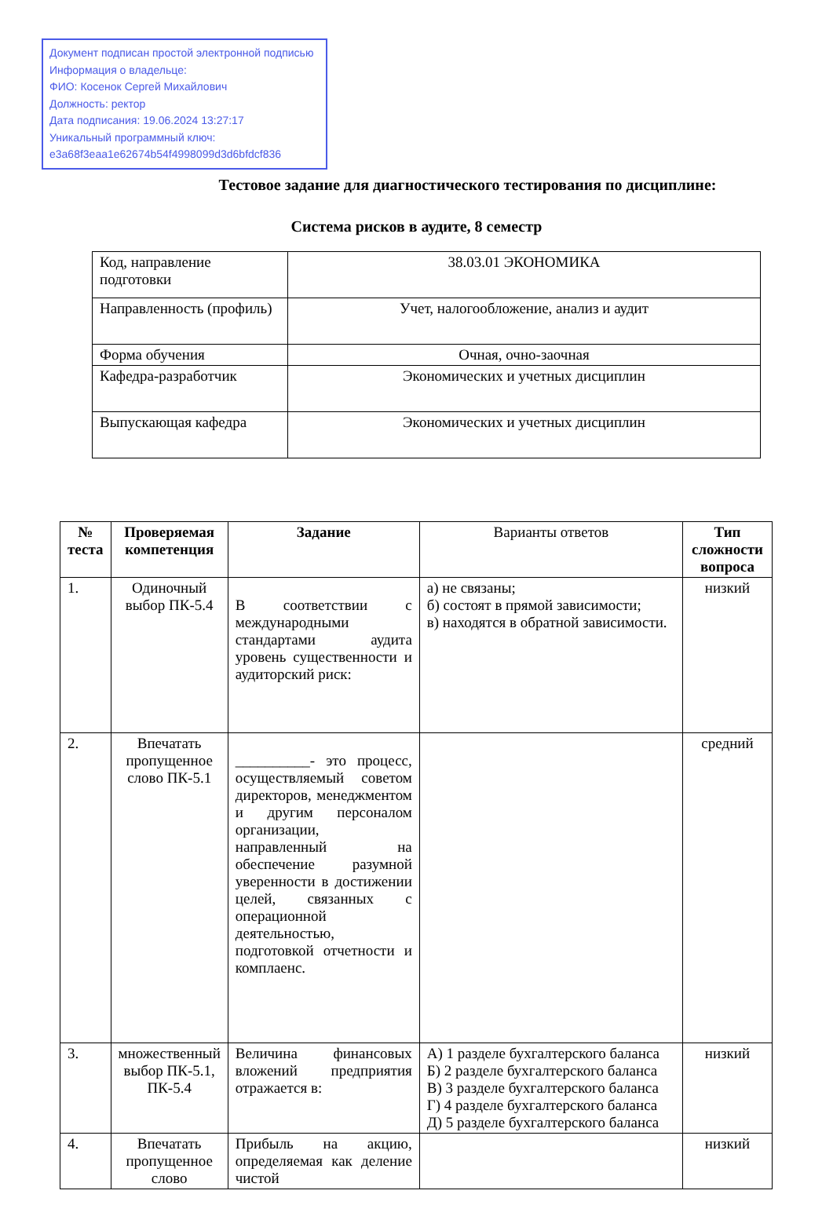Документ подписан простой электронной подписью
Информация о владельце:
ФИО: Косенок Сергей Михайлович
Должность: ректор
Дата подписания: 19.06.2024 13:27:17
Уникальный программный ключ:
e3a68f3eaa1e62674b54f4998099d3d6bfdcf836
Тестовое задание для диагностического тестирования по дисциплине:
Система рисков в аудите, 8 семестр
| Код, направление подготовки | 38.03.01 ЭКОНОМИКА |
| Направленность (профиль) | Учет, налогообложение, анализ и аудит |
| Форма обучения | Очная, очно-заочная |
| Кафедра-разработчик | Экономических и учетных дисциплин |
| Выпускающая кафедра | Экономических и учетных дисциплин |
| № теста | Проверяемая компетенция | Задание | Варианты ответов | Тип сложности вопроса |
| --- | --- | --- | --- | --- |
| 1. | Одиночный выбор ПК-5.4 | В соответствии с международными стандартами аудита уровень существенности и аудиторский риск: | а) не связаны; б) состоят в прямой зависимости; в) находятся в обратной зависимости. | низкий |
| 2. | Впечатать пропущенное слово ПК-5.1 | __________- это процесс, осуществляемый советом директоров, менеджментом и другим персоналом организации, направленный на обеспечение разумной уверенности в достижении целей, связанных с операционной деятельностью, подготовкой отчетности и комплаенс. | | средний |
| 3. | множественный выбор ПК-5.1, ПК-5.4 | Величина финансовых вложений предприятия отражается в: | А) 1 разделе бухгалтерского баланса Б) 2 разделе бухгалтерского баланса В) 3 разделе бухгалтерского баланса Г) 4 разделе бухгалтерского баланса Д) 5 разделе бухгалтерского баланса | низкий |
| 4. | Впечатать пропущенное слово | Прибыль на акцию, определяемая как деление чистой | | низкий |